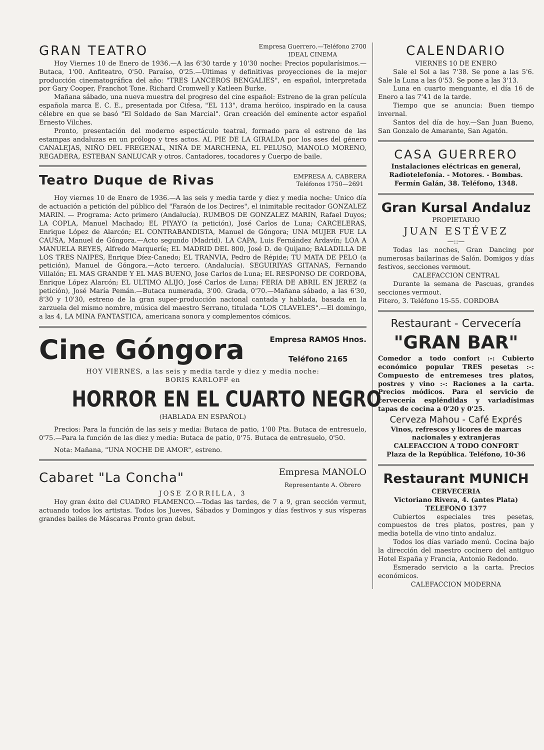GRAN TEATRO Empresa Guerrero.—Teléfono 2700
IDEAL CINEMA
Hoy Viernes 10 de Enero de 1936.—A las 6'30 tarde y 10'30 noche: Precios popularísimos.—Butaca, 1'00. Anfiteatro, 0'50. Paraíso, 0'25.—Últimas y definitivas proyecciones de la mejor producción cinematográfica del año: "TRES LANCEROS BENGALIES", en español, interpretada por Gary Cooper, Franchot Tone. Richard Cromwell y Katleen Burke.
Mañana sábado, una nueva muestra del progreso del cine español: Estreno de la gran película española marca E. C. E., presentada por Cifesa, "EL 113", drama heróico, inspirado en la causa célebre en que se basó "El Soldado de San Marcial". Gran creación del eminente actor español Ernesto Vilches.
Pronto, presentación del moderno espectáculo teatral, formado para el estreno de las estampas andaluzas en un prólogo y tres actos. AL PIE DE LA GIRALDA por los ases del género CANALEJAS, NIÑO DEL FREGENAL, NIÑA DE MARCHENA, EL PELUSO, MANOLO MORENO, REGADERA, ESTEBAN SANLUCAR y otros. Cantadores, tocadores y Cuerpo de baile.
Teatro Duque de Rivas EMPRESA A. CABRERA
Teléfonos 1750—2691
Hoy viernes 10 de Enero de 1936.—A las seis y media tarde y diez y media noche: Unico día de actuación a petición del público del "Faraón de los Decires", el inimitable recitador GONZALEZ MARIN. — Programa: Acto primero (Andalucía). RUMBOS DE GONZALEZ MARIN, Rafael Duyos; LA COPLA, Manuel Machado; EL PIYAYO (a petición), José Carlos de Luna; CARCELERAS, Enrique López de Alarcón; EL CONTRABANDISTA, Manuel de Góngora; UNA MUJER FUE LA CAUSA, Manuel de Góngora.—Acto segundo (Madrid). LA CAPA, Luis Fernández Ardavín; LOA A MANUELA REYES, Alfredo Marqueríe; EL MADRID DEL 800, José D. de Quijano; BALADILLA DE LOS TRES NAIPES, Enrique Díez-Canedo; EL TRANVIA, Pedro de Répide; TU MATA DE PELO (a petición), Manuel de Góngora.—Acto tercero. (Andalucía). SEGUIRIYAS GITANAS, Fernando Villalón; EL MAS GRANDE Y EL MAS BUENO, Jose Carlos de Luna; EL RESPONSO DE CORDOBA, Enrique López Alarcón; EL ULTIMO ALIJO, José Carlos de Luna; FERIA DE ABRIL EN JEREZ (a petición), José María Pemán.—Butaca numerada, 3'00. Grada, 0'70.—Mañana sábado, a las 6'30, 8'30 y 10'30, estreno de la gran super-producción nacional cantada y hablada, basada en la zarzuela del mismo nombre, música del maestro Serrano, titulada "LOS CLAVELES".—El domingo, a las 4, LA MINA FANTASTICA, americana sonora y complementos cómicos.
Cine Góngora Empresa RAMOS Hnos.
Teléfono 2165
HOY VIERNES, a las seis y media tarde y diez y media noche:
BORIS KARLOFF en
HORROR EN EL CUARTO NEGRO
(HABLADA EN ESPAÑOL)
Precios: Para la función de las seis y media: Butaca de patio, 1'00 Pta. Butaca de entresuelo, 0'75.—Para la función de las diez y media: Butaca de patio, 0'75. Butaca de entresuelo, 0'50.
Nota: Mañana, "UNA NOCHE DE AMOR", estreno.
Cabaret "La Concha" Empresa MANOLO
Representante A. Obrero
JOSE ZORRILLA, 3
Hoy gran éxito del CUADRO FLAMENCO.—Todas las tardes, de 7 a 9, gran sección vermut, actuando todos los artistas. Todos los Jueves, Sábados y Domingos y días festivos y sus vísperas grandes bailes de Máscaras Pronto gran debut.
CALENDARIO
VIERNES 10 DE ENERO
Sale el Sol a las 7'38. Se pone a las 5'6. Sale la Luna a las 0'53. Se pone a las 3'13.
Luna en cuarto menguante, el día 16 de Enero a las 7'41 de la tarde.
Tiempo que se anuncia: Buen tiempo invernal.
Santos del día de hoy.—San Juan Bueno, San Gonzalo de Amarante, San Agatón.
CASA GUERRERO
Instalaciones eléctricas en general, Radiotelefonía. - Motores. - Bombas. Fermín Galán, 38. Teléfono, 1348.
Gran Kursal Andaluz
PROPIETARIO
JUAN ESTÉVEZ
—::—
Todas las noches, Gran Dancing por numerosas bailarinas de Salón. Domigos y días festivos, secciones vermout.
CALEFACCION CENTRAL
Durante la semana de Pascuas, grandes secciones vermout.
Fitero, 3. Teléfono 15-55. CORDOBA
Restaurant - Cervecería
"GRAN BAR"
Comedor a todo confort :-: Cubierto económico popular TRES pesetas :-: Compuesto de entremeses tres platos, postres y vino :-: Raciones a la carta. Precios módicos. Para el servicio de cervecería espléndidas y variadísimas tapas de cocina a 0'20 y 0'25.
Cerveza Mahou - Café Exprés
Vinos, refrescos y licores de marcas nacionales y extranjeras
CALEFACCION A TODO CONFORT
Plaza de la República. Teléfono, 10-36
Restaurant MUNICH
CERVECERIA
Victoriano Rivera, 4. (antes Plata)
TELEFONO 1377
Cubiertos especiales tres pesetas, compuestos de tres platos, postres, pan y media botella de vino tinto andaluz.
Todos los días variado menú. Cocina bajo la dirección del maestro cocinero del antiguo Hotel España y Francia, Antonio Redondo.
Esmerado servicio a la carta. Precios económicos.
CALEFACCION MODERNA